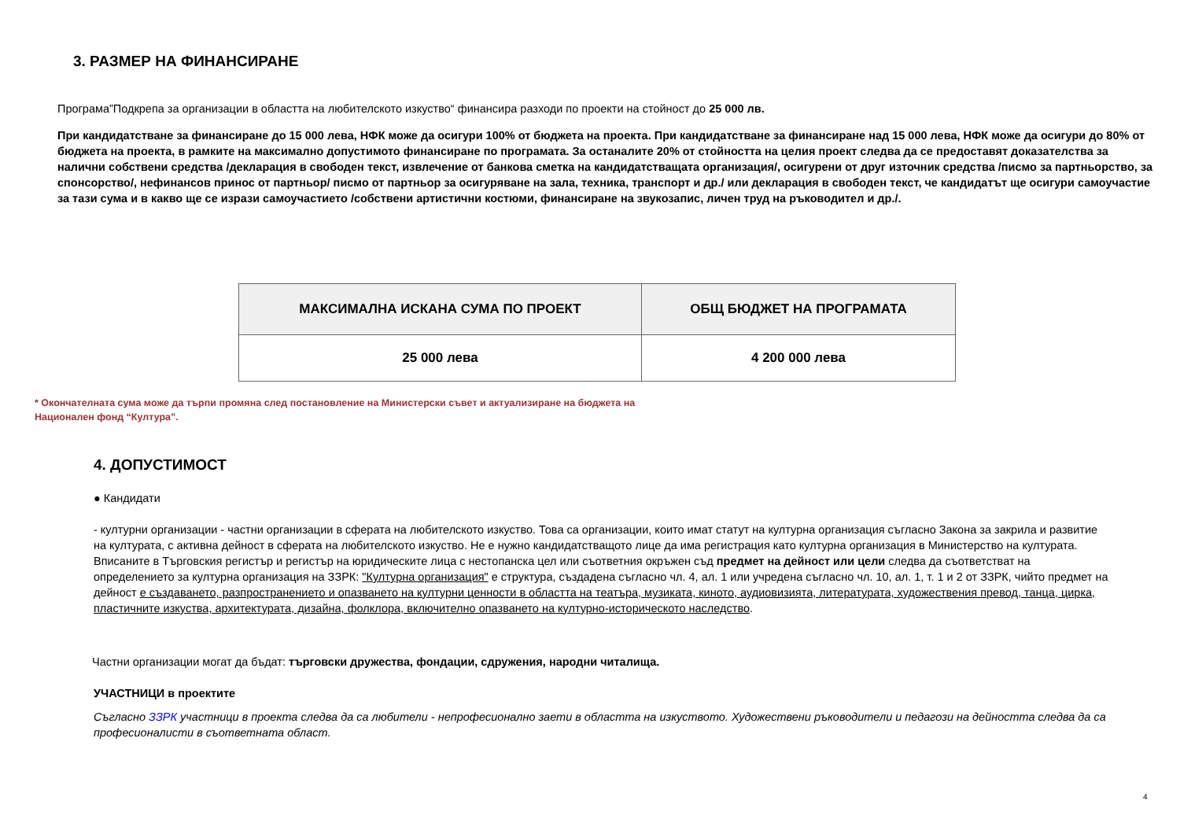3. РАЗМЕР НА ФИНАНСИРАНЕ
Програма”Подкрепа за организации в областта на любителското изкуство“ финансира разходи по проекти на стойност до 25 000 лв.
При кандидатстване за финансиране до 15 000 лева, НФК може да осигури 100% от бюджета на проекта. При кандидатстване за финансиране над 15 000 лева, НФК може да осигури до 80% от бюджета на проекта, в рамките на максимално допустимото финансиране по програмата. За останалите 20% от стойността на целия проект следва да се предоставят доказателства за налични собствени средства /декларация в свободен текст, извлечение от банкова сметка на кандидатстващата организация/, осигурени от друг източник средства /писмо за партньорство, за спонсорство/, нефинансов принос от партньор/ писмо от партньор за осигуряване на зала, техника, транспорт и др./ или декларация в свободен текст, че кандидатът ще осигури самоучастие за тази сума и в какво ще се изрази самоучастието /собствени артистични костюми, финансиране на звукозапис, личен труд на ръководител и др./.
| МАКСИМАЛНА ИСКАНА СУМА ПО ПРОЕКТ | ОБЩ БЮДЖЕТ НА ПРОГРАМАТА |
| --- | --- |
| 25 000 лева | 4 200 000 лева |
* Окончателната сума може да търпи промяна след постановление на Министерски съвет и актуализиране на бюджета на
Национален фонд “Култура”.
4. ДОПУСТИМОСТ
● Кандидати
- културни организации - частни организации в сферата на любителското изкуство. Това са организации, които имат статут на културна организация съгласно Закона за закрила и развитие на културата, с активна дейност в сферата на любителското изкуство. Не е нужно кандидатстващото лице да има регистрация като културна организация в Министерство на културата. Вписаните в Търговския регистър и регистър на юридическите лица с нестопанска цел или съответния окръжен съд предмет на дейност или цели следва да съответстват на определението за културна организация на ЗЗРК: "Културна организация" е структура, създадена съгласно чл. 4, ал. 1 или учредена съгласно чл. 10, ал. 1, т. 1 и 2 от ЗЗРК, чийто предмет на дейност е създаването, разпространението и опазването на културни ценности в областта на театъра, музиката, киното, аудиовизията, литературата, художествения превод, танца, цирка, пластичните изкуства, архитектурата, дизайна, фолклора, включително опазването на културно-историческото наследство.
Частни организации могат да бъдат: търговски дружества, фондации, сдружения, народни читалища.
УЧАСТНИЦИ в проектите
Съгласно ЗЗРК участници в проекта следва да са любители - непрофесионално заети в областта на изкуството. Художествени ръководители и педагози на дейността следва да са професионалисти в съответната област.
4